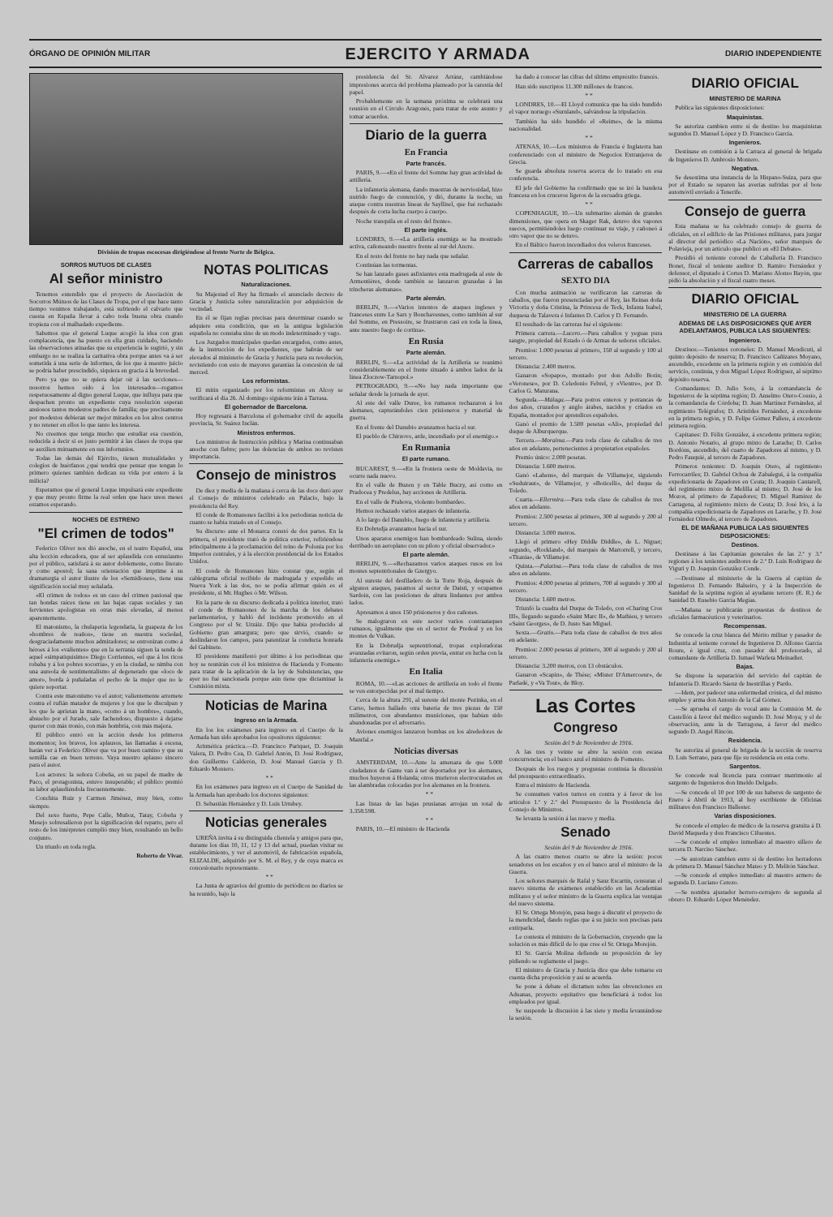ÓRGANO DE OPINIÓN MILITAR EJERCITO Y ARMADA DIARIO INDEPENDIENTE
División de tropas escocesas dirigiéndose al frente Norte de Bélgica.
SORROS MUTUOS DE CLASES
Al señor ministro
Tenemos entendido que el proyecto de Asociación de Socorros Mútuos de las Clases de Tropa, por el que hace tanto tiempo venimos trabajando, está sufriendo el calvario que cuesta en España llevar á cabo toda buena obra cuando tropieza con el malhadado expediente.
Sabemos que el general Luque acogió la idea con gran complacencia, que ha puesto en ella gran cuidado, haciendo las observaciones atinadas que su experiencia le sugirió, y sin embargo no se realiza la caritativa obra porque antes va á ser sometida á una serie de informes, de los que á nuestro juicio se podría haber prescindido, siquiera en gracia á la brevedad.
Pero ya que no se quiera dejar oír á las secciones—nosotros hemos oído á los interesados—rogamos respetuosamente al digno general Luque, que influya para que despachen pronto un expediente cuya resolución esperan ansiosos tantos modestos padres de familia; que precisamente por modestos debieran ser mejor mirados en los altos centros y no retener en ellos lo que tanto les interesa.
No creemos que tenga mucho que estudiar esa cuestión, reducida á decir si es justo permitir á las clases de tropa que se auxilien mútuamente en sus infortunios.
Todas las demás del Ejército, tienen mutualidades y colegios de huérfanos ¿qué tendrá que pensar que tengan lo primero quienes también dedican su vida por entero á la milicia?
Esperamos que el general Luque impulsará este expediente y que muy pronto firme la real orden que hace unos meses estamos esperando.
NOCHES DE ESTRENO
"El crimen de todos"
Federico Oliver nos dió anoche, en el teatro Español, una alta lección educadora, que al ser aplaudida con entusiasmo por el público, satisfará á su autor doblemente, como literato y como apostol; la sana orientación que imprime á su dramaturgia el autor ilustre de los «Semidioses», tiene una significación social muy señalada.
«El crimen de todos» es un caso del crimen pasional que tan hondas raíces tiene en las bajas capas sociales y tan fervientes apologistas en otras más elevadas, al menos aparentemente.
El matonismo, la chulapería legendaria, la guapeza de los «hombres de reaños», tiene en nuestra sociedad, desgraciadamente muchos admiradores; se entronizan como á héroes á los «valientes» que en la serranía siguen la senda de aquel «simpatiquísimo» Diego Corrientes, «el que á los ricos robaba y á los pobres socorría», y en la ciudad, se nimba con una aureola de sentimentalismo al degenerado que «loco de amor», borda á puñaladas el pecho de la mujer que no le quiere soportar.
Contra este matonismo va el autor; valientemente arremete contra el rufián matador de mujeres y los que le disculpan y los que le aprietan la mano, «como á un hombre», cuando, absuelto por el Jurado, sale fachendoso, dispuesto á dejarse querer con más tronío, con más hombría, con más majeza.
El público entró en la acción desde los primeros momentos; los bravos, los aplausos, las llamadas á escena, harán ver á Federico Oliver que va por buen camino y que su semilla cae en buen terreno. Vaya nuestro aplauso sincero para el autor.
Los actores: la señora Cobeña, en su papel de madre de Paco, el protagonista, estuvo insuperable; el público premió su labor aplaudiéndola frecuentemente.
Conchita Ruiz y Carmen Jiménez, muy bien, como siempre.
Del sexo fuerte, Pepe Calle, Muñoz, Tatay, Cobeña y Mesejo sobresalieron por la significación del reparto, pero el resto de los intérpretes cumplió muy bien, resultando un bello conjunto.
Un triunfo en toda regla.
Roberto de Vivar.
NOTAS POLITICAS
Naturalizaciones.
Su Majestad el Rey ha firmado el anunciado decreto de Gracia y Justicia sobre naturalización por adquisición de vecindad.
En él se fijan reglas precisas para determinar cuando se adquiere esta condición, que en la antigua legislación española no constaba sino de un modo indeterminado y vago.
Los Juzgados municipales quedan encargados, como antes, de la instrucción de los expedientes, que habrán de ser elevados al ministerio de Gracia y Justicia para su resolución, revistiendo con esto de mayores garantías la concesión de tal merced.
Los reformistas.
El mitin organizado por los reformistas en Alcoy se verificará el día 26. Al domingo siguiente irán á Tarrasa.
El gobernador de Barcelona.
Hoy regresará á Barcelona el gobernador civil de aquella provincia, Sr. Suárez Inclán.
Ministros enfermos.
Los ministros de Instrucción pública y Marina continuaban anoche con fiebre; pero las dolencias de ambos no revisten importancia.
Consejo de ministros
De diez y media de la mañana á cerca de las doce duró ayer el Consejo de ministros celebrado en Palacio, bajo la presidencia del Rey.
El conde de Romanones facilitó á los periodistas noticia de cuanto se había tratado en el Consejo.
Su discurso ante el Monarca constó de dos partes. En la primera, el presidente trató de política exterior, refiriéndose principalmente á la proclamación del reino de Polonia por los Imperios centrales, y á la elección presidencial de los Estados Unidos.
El conde de Romanones hizo constar que, según el cablegrama oficial recibido de madrugada y expedido en Nueva York á las dos, no se podía afirmar quién es el presidente, si Mr. Hughes ó Mr. Wilson.
En la parte de su discurso dedicada á política interior, trató el conde de Romanones de la marcha de los debates parlamentarios, y habló del incidente promovido en el Congreso por el Sr. Urzáiz. Dijo que había producido al Gobierno gran amargura; pero que sirvió, cuando se deslindaron los campos, para patentizar la conducta honrada del Gabinete.
El presidente manifestó por último á los periodistas que hoy se reunirán con él los ministros de Hacienda y Fomento para tratar de la aplicación de la ley de Subsistencias, que ayer no fué sancionada porque aún tiene que dictaminar la Comisión mixta.
Noticias de Marina
Ingreso en la Armada.
En los los exámenes para ingreso en el Cuerpo de la Armada han sido aprobados los opositores siguientes:
Aritmética práctica.—D. Francisco Pariquet, D. Joaquín Valera, D. Pedro Cea, D. Gabriel Antón, D. José Rodríguez, don Guillermo Calderón, D. José Manuel García y D. Eduardo Montero.
* *
En los exámenes para ingreso en el Cuerpo de Sanidad de la Armada han aprobado los doctores siguientes:
D. Sebastián Hernández y D. Luis Urtubey.
Noticias generales
UREÑA invita á su distinguida clientela y amigos para que, durante los días 10, 11, 12 y 13 del actual, puedan visitar su establecimiento, y ver el automóvil, de fabricación española, ELIZALDE, adquirido por S. M. el Rey, y de cuya marca es concesionario representante.
* *
La Junta de agravios del gremio de periódicos no diarios se ha reunido, bajo la
presidencia del Sr. Alvarez Arránz, cambiándose impresiones acerca del problema planteado por la carestía del papel.
Probablemente en la semana próxima se celebrará una reunión en el Círculo Aragonés, para tratar de este asunto y tomar acuerdos.
Diario de la guerra
En Francia
Parte francés.
PARIS, 9.—«En el frente del Somme hay gran actividad de artillería.
La infantería alemana, dando muestras de nerviosidad, hizo nutrido fuego de contención, y dió, durante la noche, un ataque contra nuestras líneas de Sayllisel, que fué rechazado después de corta lucha cuerpo á cuerpo.
Noche tranquila en el resto del frente».
El parte inglés.
LONDRES, 9.—«La artillería enemiga se ha mostrado activa, cañoneando nuestro frente al sur del Ancre.
En el resto del frente no hay nada que señalar.
Continúan las tormentas.
Se han lanzado gases asfixiantes esta madrugada al este de Armentières, donde también se lanzaron granadas á las trincheras alemanas».
Parte alemán.
BERLIN, 9.—«Varios intentos de ataques ingleses y franceses entre Le Sars y Bouchavesnes, como también al sur del Somme, en Pressoire, se frustraron casi en toda la línea, ante nuestro fuego de cortina».
En Rusia
Parte alemán.
BERLIN, 9.—«La actividad de la Artillería se reanimó considerablemente en el frente situado á ambos lados de la línea Zloczow-Tarnopol.»
PETROGRADO, 9.—«No hay nada importante que señalar desde la jornada de ayer.
Al este del valle Duree, los rumanos rechazaron á los alemanes, capturándoles cien prisioneros y material de guerra.
En el frente del Danubio avanzamos hacia el sur.
El pueblo de Chirzovo, arde, incendiado por el enemigo.»
En Rumania
El parte rumano.
BUCAREST, 9.—«En la frontera oeste de Moldavia, no ocurre nada nuevo.
En el valle de Buzeu y en Table Buczy, así como en Pradocea y Predelus, hay acciones de Artillería.
En el valle de Prahova, violento bombardeo.
Hemos rechazado varios ataques de infantería.
A lo largo del Danubio, fuego de infantería y artillería.
En Dobrudja avanzamos hacia el sur.
Unos aparatos enemigos han bombardeado Sulina, siendo derribado un aeroplano con su piloto y oficial observador.»
El parte alemán.
BERLIN, 9.—«Rechazamos varios ataques rusos en los montes septentrionales de Gzergyo.
Al sureste del desfiladero de la Torre Roja, después de algunos ataques, pasamos al sector de Daisti, y ocupamos Sardoin, con las posiciones de altura lindantes por ambos lados.
Apresamos á unos 150 prisioneros y dos cañones.
Se malograron en este sector varios contraataques rumanos, igualmente que en el sector de Predeal y en los montes de Vulkan.
En la Dobrudja septentrional, tropas exploradoras avanzadas evitaron, según orden previa, entrar en lucha con la infantería enemiga.»
En Italia
ROMA, 10.—«Las acciones de artillería en todo el frente se ven entorpecidas por el mal tiempo.
Cerca de la altura 291, al sureste del monte Pezinka, en el Carso, hemos hallado otra batería de tres piezas de 150 milímetros, con abundantes municiones, que habían sido abandonadas por el adversario.
Aviones enemigos lanzaron bombas en los alrededores de Mantfal.»
Noticias diversas
AMSTERDAM, 10.—Ante la amenaza de que 5.000 ciudadanos de Gante van á ser deportados por los alemanes, muchos huyeron á Holanda; otros murieron electrocutados en las alambradas colocadas por los alemanes en la frontera.
* *
Las listas de las bajas prusianas arrojan un total de 3.358.598.
* *
PARIS, 10.—El ministro de Hacienda
ha dado á conocer las cifras del último empréstito francés.
Han sido suscriptos 11.300 millones de francos.
* *
LONDRES, 10.—El Lloyd comunica que ha sido hundido el vapor noruego «Surnland», salvándose la tripulación.
También ha sido hundido el «Reime», de la misma nacionalidad.
* *
ATENAS, 10.—Los ministros de Francia é Inglaterra han conferenciado con el ministro de Negocios Extranjeros de Grecia.
Se guarda absoluta reserva acerca de lo tratado en esa conferencia.
El jefe del Gobierno ha confirmado que se izó la bandera francesa en los cruceros ligeros de la escuadra griega.
* *
COPENHAGUE, 10.—Un submarino alemán de grandes dimensiones, que opera en Skager Rak, detuvo dos vapores suecos, permitiéndoles luego continuar su viaje, y cañoneó á otro vapor que no se detuvo.
En el Báltico fueron incendiados dos veleros franceses.
Carreras de caballos
SEXTO DIA
Con mucha animación se verificaron las carreras de caballos, que fueron presenciadas por el Rey, las Reinas doña Victoria y doña Cristina, la Princesa de Teck, Infanta Isabel, duquesa de Talavera é Infantes D. Carlos y D. Fernando.
El resultado de las carreras fué el siguiente:
Primera carrera.—Lucero.—Para caballos y yeguas pura sangre, propiedad del Estado ó de Armas de señores oficiales.
Premios: 1.000 pesetas al primero, 150 al segundo y 100 al tercero.
Distancia: 2.400 metros.
Ganaron «Sopapo», montado por don Adolfo Botín; «Veronese», por D. Celedonio Febrel, y «Vientre», por D. Carlos G. Maturana.
Segunda.—Málaga.—Para potros enteros y potrancas de dos años, cruzados y anglo árabes, nacidos y criados en España, montados por aprendices españoles.
Ganó el premio de 1.500 pesetas «Alí», propiedad del duque de Alburquerque.
Tercera.—Moraima.—Para toda clase de caballos de tres años en adelante, pertenecientes á propietarios españoles.
Premio único: 2.000 pesetas.
Distancia: 1.600 metros.
Ganó «Lahens», del marqués de Villamejor, siguiendo «Suduiraut», de Villamejor, y «Boticelli», del duque de Toledo.
Cuarta.—Ellermira.—Para toda clase de caballos de tres años en adelante.
Premios: 2.500 pesetas al primero, 300 al segundo y 200 al tercero.
Distancia: 3.000 metros.
Llegó el primero «Hey Diddle Diddle», de L. Niguet; segundo, «Rockland», del marqués de Martorrell, y tercero, «Titania», de Villamejor.
Quinta.—Palatina.—Para toda clase de caballos de tres años en adelante.
Premios: 4.000 pesetas al primero, 700 al segundo y 300 al tercero.
Distancia: 1.600 metros.
Triunfó la cuadra del Duque de Toledo, con «Charing Cros III», llegando segundo «Saint Marc II», de Mathieu, y tercero «Saint Georges», de D. Justo San Miguel.
Sexta.—Gratin.—Para toda clase de caballos de tres años en adelante.
Premios: 2.000 pesetas al primero, 300 al segundo y 200 al tercero.
Distancia: 3.200 metros, con 13 obstáculos.
Ganaron «Scapin», de Thése; «Mister D'Amercoeur», de Parladé, y «Va Tout», de Bloy.
Las Cortes
Congreso
Sesión del 9 de Noviembre de 1916.
A las tres y veinte se abre la sesión con escasa concurrencia; en el banco azul el ministro de Fomento.
Después de los ruegos y preguntas continúa la discusión del presupuesto extraordinario.
Entra el ministro de Hacienda.
Se consumen varios turnos en contra y á favor de los artículos 1.º y 2.º del Presupuesto de la Presidencia del Consejo de Ministros.
Se levanta la sesión á las nueve y media.
Senado
Sesión del 9 de Noviembre de 1916.
A las cuatro menos cuarto se abre la sesión: pocos senadores en los escaños y en el banco azul el ministro de la Guerra.
Los señores marqués de Rafal y Sanz Escartín, censuran el nuevo sistema de exámenes establecido en las Academias militares y el señor ministro de la Guerra explica las ventajas del nuevo sistema.
El Sr. Ortega Morejón, pasa luego á discutir el proyecto de la mendicidad, dando reglas que á su juicio son precisas para extirparla.
Le contesta el ministro de la Gobernación, creyendo que la solución es más difícil de lo que cree el Sr. Ortega Morejón.
El Sr. García Molina defiende su proposición de ley pidiendo se reglamente el juego.
El ministro de Gracia y Justicia dice que debe tomarse en cuenta dicha proposición y así se acuerda.
Se pone á debate el dictamen sobre las obvenciones en Aduanas, proyecto equitativo que beneficiará á todos los empleados por igual.
Se suspende la discusión á las siete y media levantándose la sesión.
DIARIO OFICIAL
MINISTERIO DE MARINA
Publica las siguientes disposiciones:
Maquinistas.
Se autoriza cambien entre sí de destino los maquinistas segundos D. Manuel López y D. Francisco García.
Ingenieros.
Destínase en comisión á la Carraca al general de brigada de Ingenieros D. Ambrosio Montero.
Negativa.
Se desestima una instancia de la Hispano-Suiza, para que por el Estado se reparen las averías sufridas por el bote automóvil enviado á Tenerife.
Consejo de guerra
Esta mañana se ha celebrado consejo de guerra de oficiales, en el edificio de las Prisiones militares, para juzgar al director del periódico «La Nación», señor marqués de Polavieja, por un artículo que publicó en «El Debate».
Presidió el teniente coronel de Caballería D. Francisco Bonet, fiscal el teniente auditor D. Ramiro Fernández y defensor, el diputado á Cortes D. Mariano Alonso Bayón, que pidió la absolución y el fiscal cuatro meses.
DIARIO OFICIAL
MINISTERIO DE LA GUERRA
ADEMAS DE LAS DISPOSICIONES QUE AYER ADELANTAMOS, PUBLICA LAS SIGUIENTES:
Ingenieros.
Destinos.—Tenientes coroneles: D. Manuel Mendicuti, al quinto depósito de reserva; D. Francisco Cañizares Moyano, ascendido, excedente en la primera región y en comisión del servicio, continúa, y don Miguel López Rodríguez, al séptimo depósito reserva.
Comandantes: D. Julio Soto, á la comandancia de Ingenieros de la séptima región; D. Anselmo Otero-Cossío, á la comandancia de Córdoba; D. Juan Martínez Fernández, al regimiento Telégrafos; D. Arístides Fernández, á excedente en la primera región, y D. Felipe Gómez Pallete, á excedente primera región.
Capitanes: D. Félix González, á excedente primera región; D. Antonio Notario, al grupo mixto de Larache; D. Carlos Bordóns, ascendido, del cuarto de Zapadores al mismo, y D. Pedro Fauquié, al tercero de Zapadores.
Primeros tenientes: D. Joaquín Otero, al regimiento Ferrocarriles; D. Gabriel Ochoa de Zabalegui, á la compañía expedicionaria de Zapadores en Ceuta; D. Joaquín Cantarell, del regimiento mixto de Melilla al mismo; D. José de los Mozos, al primero de Zapadores; D. Miguel Ramírez de Cartagena, al regimiento mixto de Ceuta; D. José Irío, á la compañía expedicionaria de Zapadores en Larache, y D. José Fernández Olmedo, al tercero de Zapadores.
EL DE MAÑANA PUBLICA LAS SIGUIENTES DISPOSICIONES:
Destinos.
Destínase á las Capitanías generales de las 2.ª y 3.ª regiones á los tenientes auditores de 2.ª D. Luis Rodríguez de Viguri y D. Joaquín González Conde.
—Destínase al ministerio de la Guerra al capitán de Ingenieros D. Fernando Balseiro, y á la Inspección de Sanidad de la séptima región al ayudante tercero (E. R.) de Sanidad D. Eusebio García Megías.
—Mañana se publicarán propuestas de destinos de oficiales farmacéuticos y veterinarios.
Recompensas.
Se concede la cruz blanca del Mérito militar y pasador de Industria al teniente coronel de Ingenieros D. Alfonso García Roure, é igual cruz, con pasador del profesorado, al comandante de Artillería D. Ismael Warleta Meinadier.
Bajas.
Se dispone la separación del servicio del capitán de Infantería D. Ricardo Sáenz de Inestrillas y Pardo.
—Idem, por padecer una enfermedad crónica, el del mismo empleo y arma don Antonio de la Cal Gómez.
—Se aprueba el cargo de vocal ante la Comisión M. de Castellón á favor del médico segundo D. José Moya; y el de observación, ante la de Tarragona, á favor del médico segundo D. Angel Rincón.
Residencia.
Se autoriza al general de brigada de la sección de reserva D. Luis Serrano, para que fije su residencia en esta corte.
Sargentos.
Se concede real licencia para contraer matrimonio al sargento de Ingenieros don Imeldo Delgado.
—Se concede el 10 por 100 de sus haberes de sargento de Enero á Abril de 1913, al hoy escribiente de Oficinas militares don Francisco Ballester.
Varias disposiciones.
Se concede el empleo de médico de la reserva gratuita á D. David Maqueda y don Francisco Cifuentes.
—Se concede el empleo inmediato al maestro sillero de tercera D. Narciso Sánchez.
—Se autorizan cambien entre sí de destino los herradores de primera D. Manuel Sánchez Mateo y D. Melitón Sánchez.
—Se concede el empleo inmediato al maestro armero de segunda D. Luciano Cerezo.
—Se nombra ajustador herrero-cerrajero de segunda al obrero D. Eduardo López Menéndez.